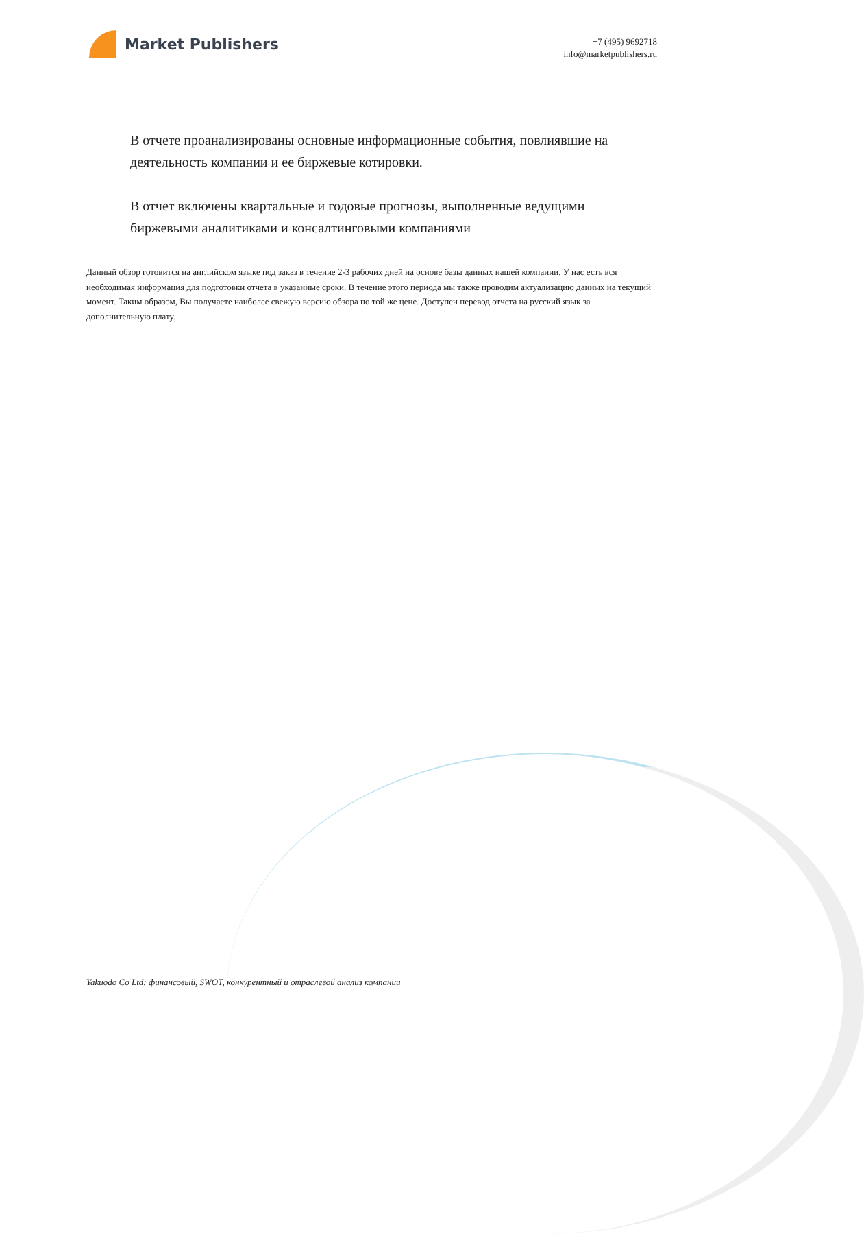Market Publishers
+7 (495) 9692718
info@marketpublishers.ru
В отчете проанализированы основные информационные события, повлиявшие на деятельность компании и ее биржевые котировки.
В отчет включены квартальные и годовые прогнозы, выполненные ведущими биржевыми аналитиками и консалтинговыми компаниями
Данный обзор готовится на английском языке под заказ в течение 2-3 рабочих дней на основе базы данных нашей компании. У нас есть вся необходимая информация для подготовки отчета в указанные сроки. В течение этого периода мы также проводим актуализацию данных на текущий момент. Таким образом, Вы получаете наиболее свежую версию обзора по той же цене. Доступен перевод отчета на русский язык за дополнительную плату.
Yakuodo Co Ltd: финансовый, SWOT, конкурентный и отраслевой анализ компании